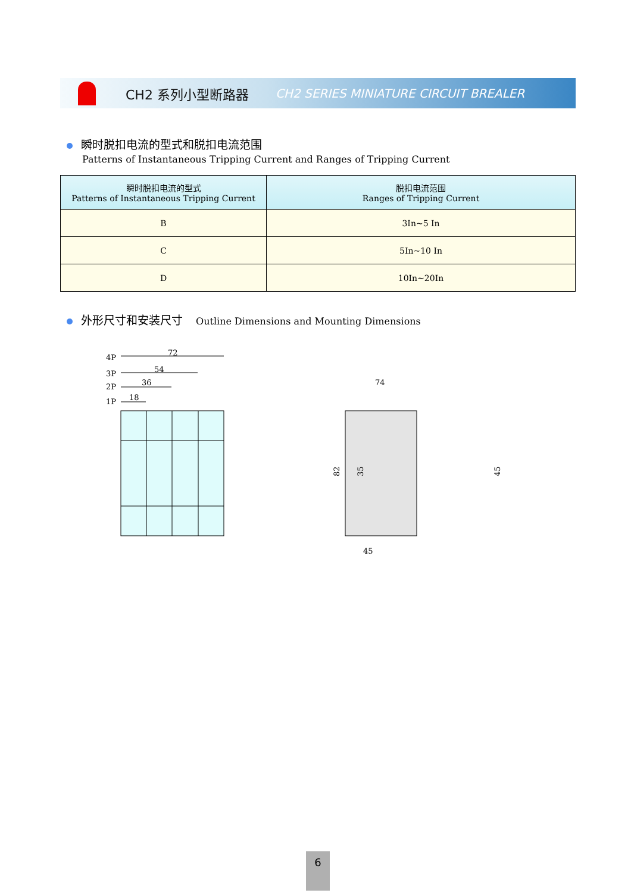CH2 系列小型断路器 CH2 SERIES MINIATURE CIRCUIT BREALER
瞬时脱扣电流的型式和脱扣电流范围
Patterns of Instantaneous Tripping Current and Ranges of Tripping Current
| 瞬时脱扣电流的型式 Patterns of Instantaneous Tripping Current | 脱扣电流范围 Ranges of Tripping Current |
| --- | --- |
| B | 3In~5 In |
| C | 5In~10 In |
| D | 10In~20In |
外形尺寸和安装尺寸 Outline Dimensions and Mounting Dimensions
4P
3P
2P
1P
72
54
36
18
74
45
82
35
45
6